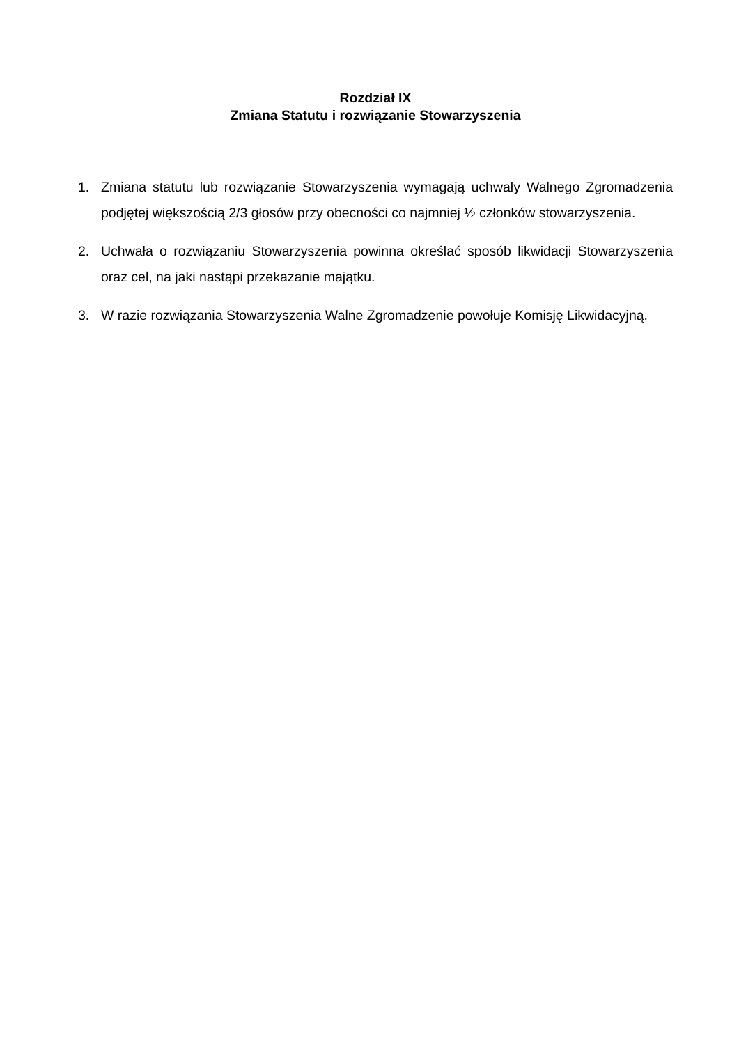Rozdział IX
Zmiana Statutu i rozwiązanie Stowarzyszenia
1. Zmiana statutu lub rozwiązanie Stowarzyszenia wymagają uchwały Walnego Zgromadzenia podjętej większością 2/3 głosów przy obecności co najmniej ½ członków stowarzyszenia.
2. Uchwała o rozwiązaniu Stowarzyszenia powinna określać sposób likwidacji Stowarzyszenia oraz cel, na jaki nastąpi przekazanie majątku.
3. W razie rozwiązania Stowarzyszenia Walne Zgromadzenie powołuje Komisję Likwidacyjną.